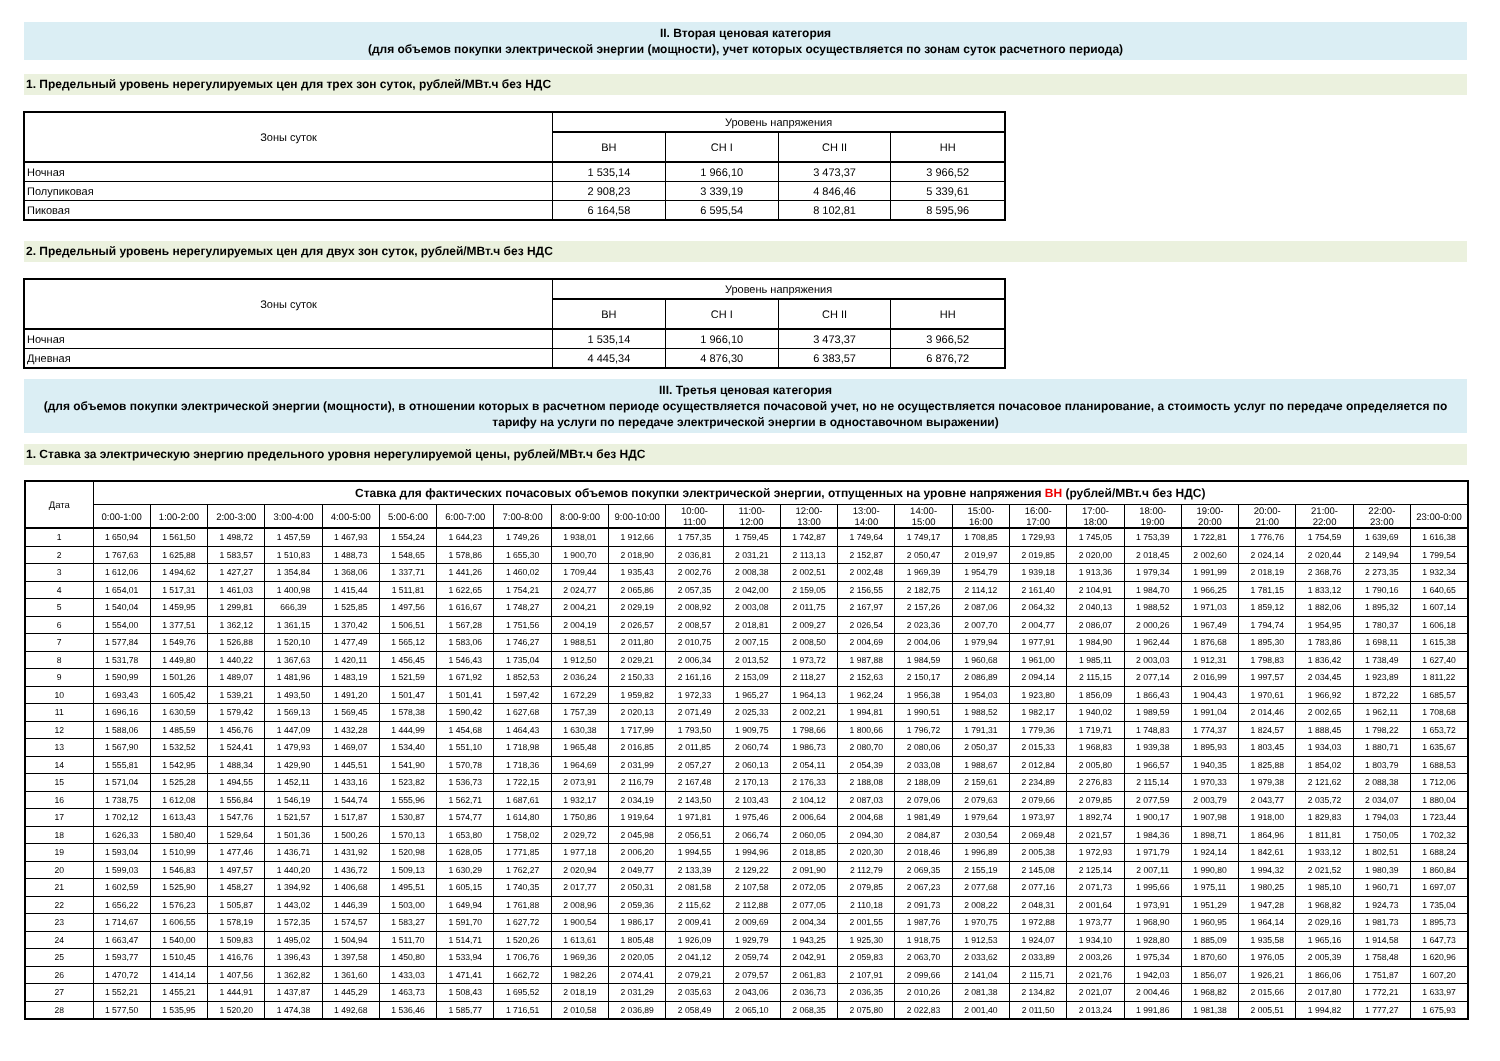II. Вторая ценовая категория
(для объемов покупки электрической энергии (мощности), учет которых осуществляется по зонам суток расчетного периода)
1. Предельный уровень нерегулируемых цен для трех зон суток, рублей/МВт.ч без НДС
| Зоны суток | Уровень напряжения | | | |
| --- | --- | --- | --- | --- |
| | ВН | СН I | СН II | НН |
| Ночная | 1 535,14 | 1 966,10 | 3 473,37 | 3 966,52 |
| Полупиковая | 2 908,23 | 3 339,19 | 4 846,46 | 5 339,61 |
| Пиковая | 6 164,58 | 6 595,54 | 8 102,81 | 8 595,96 |
2. Предельный уровень нерегулируемых цен для двух зон суток, рублей/МВт.ч без НДС
| Зоны суток | Уровень напряжения | | | |
| --- | --- | --- | --- | --- |
| | ВН | СН I | СН II | НН |
| Ночная | 1 535,14 | 1 966,10 | 3 473,37 | 3 966,52 |
| Дневная | 4 445,34 | 4 876,30 | 6 383,57 | 6 876,72 |
III. Третья ценовая категория
(для объемов покупки электрической энергии (мощности), в отношении которых в расчетном периоде осуществляется почасовой учет, но не осуществляется почасовое планирование, а стоимость услуг по передаче определяется по тарифу на услуги по передаче электрической энергии в одноставочном выражении)
1. Ставка за электрическую энергию предельного уровня нерегулируемой цены, рублей/МВт.ч без НДС
| Дата | Ставка для фактических почасовых объемов покупки электрической энергии, отпущенных на уровне напряжения ВН (рублей/МВт.ч без НДС) | | | | | | | | | | | | | | | | | | | | | | | |
| --- | --- | --- | --- | --- | --- | --- | --- | --- | --- | --- | --- | --- | --- | --- | --- | --- | --- | --- | --- | --- | --- | --- | --- | --- |
| | 0:00-1:00 | 1:00-2:00 | 2:00-3:00 | 3:00-4:00 | 4:00-5:00 | 5:00-6:00 | 6:00-7:00 | 7:00-8:00 | 8:00-9:00 | 9:00-10:00 | 10:00- 11:00 | 11:00- 12:00 | 12:00- 13:00 | 13:00- 14:00 | 14:00- 15:00 | 15:00- 16:00 | 16:00- 17:00 | 17:00- 18:00 | 18:00- 19:00 | 19:00- 20:00 | 20:00- 21:00 | 21:00- 22:00 | 22:00- 23:00 | 23:00-0:00 |
| 1 | 1 650,94 | 1 561,50 | 1 498,72 | 1 457,59 | 1 467,93 | 1 554,24 | 1 644,23 | 1 749,26 | 1 938,01 | 1 912,66 | 1 757,35 | 1 759,45 | 1 742,87 | 1 749,64 | 1 749,17 | 1 708,85 | 1 729,93 | 1 745,05 | 1 753,39 | 1 722,81 | 1 776,76 | 1 754,59 | 1 639,69 | 1 616,38 |
| 2 | 1 767,63 | 1 625,88 | 1 583,57 | 1 510,83 | 1 488,73 | 1 548,65 | 1 578,86 | 1 655,30 | 1 900,70 | 2 018,90 | 2 036,81 | 2 031,21 | 2 113,13 | 2 152,87 | 2 050,47 | 2 019,97 | 2 019,85 | 2 020,00 | 2 018,45 | 2 002,60 | 2 024,14 | 2 020,44 | 2 149,94 | 1 799,54 |
| 3 | 1 612,06 | 1 494,62 | 1 427,27 | 1 354,84 | 1 368,06 | 1 337,71 | 1 441,26 | 1 460,02 | 1 709,44 | 1 935,43 | 2 002,76 | 2 008,38 | 2 002,51 | 2 002,48 | 1 969,39 | 1 954,79 | 1 939,18 | 1 913,36 | 1 979,34 | 1 991,99 | 2 018,19 | 2 368,76 | 2 273,35 | 1 932,34 |
| 4 | 1 654,01 | 1 517,31 | 1 461,03 | 1 400,98 | 1 415,44 | 1 511,81 | 1 622,65 | 1 754,21 | 2 024,77 | 2 065,86 | 2 057,35 | 2 042,00 | 2 159,05 | 2 156,55 | 2 182,75 | 2 114,12 | 2 161,40 | 2 104,91 | 1 984,70 | 1 966,25 | 1 781,15 | 1 833,12 | 1 790,16 | 1 640,65 |
| 5 | 1 540,04 | 1 459,95 | 1 299,81 | 666,39 | 1 525,85 | 1 497,56 | 1 616,67 | 1 748,27 | 2 004,21 | 2 029,19 | 2 008,92 | 2 003,08 | 2 011,75 | 2 167,97 | 2 157,26 | 2 087,06 | 2 064,32 | 2 040,13 | 1 988,52 | 1 971,03 | 1 859,12 | 1 882,06 | 1 895,32 | 1 607,14 |
| 6 | 1 554,00 | 1 377,51 | 1 362,12 | 1 361,15 | 1 370,42 | 1 506,51 | 1 567,28 | 1 751,56 | 2 004,19 | 2 026,57 | 2 008,57 | 2 018,81 | 2 009,27 | 2 026,54 | 2 023,36 | 2 007,70 | 2 004,77 | 2 086,07 | 2 000,26 | 1 967,49 | 1 794,74 | 1 954,95 | 1 780,37 | 1 606,18 |
| 7 | 1 577,84 | 1 549,76 | 1 526,88 | 1 520,10 | 1 477,49 | 1 565,12 | 1 583,06 | 1 746,27 | 1 988,51 | 2 011,80 | 2 010,75 | 2 007,15 | 2 008,50 | 2 004,69 | 2 004,06 | 1 979,94 | 1 977,91 | 1 984,90 | 1 962,44 | 1 876,68 | 1 895,30 | 1 783,86 | 1 698,11 | 1 615,38 |
| 8 | 1 531,78 | 1 449,80 | 1 440,22 | 1 367,63 | 1 420,11 | 1 456,45 | 1 546,43 | 1 735,04 | 1 912,50 | 2 029,21 | 2 006,34 | 2 013,52 | 1 973,72 | 1 987,88 | 1 984,59 | 1 960,68 | 1 961,00 | 1 985,11 | 2 003,03 | 1 912,31 | 1 798,83 | 1 836,42 | 1 738,49 | 1 627,40 |
| 9 | 1 590,99 | 1 501,26 | 1 489,07 | 1 481,96 | 1 483,19 | 1 521,59 | 1 671,92 | 1 852,53 | 2 036,24 | 2 150,33 | 2 161,16 | 2 153,09 | 2 118,27 | 2 152,63 | 2 150,17 | 2 086,89 | 2 094,14 | 2 115,15 | 2 077,14 | 2 016,99 | 1 997,57 | 2 034,45 | 1 923,89 | 1 811,22 |
| 10 | 1 693,43 | 1 605,42 | 1 539,21 | 1 493,50 | 1 491,20 | 1 501,47 | 1 501,41 | 1 597,42 | 1 672,29 | 1 959,82 | 1 972,33 | 1 965,27 | 1 964,13 | 1 962,24 | 1 956,38 | 1 954,03 | 1 923,80 | 1 856,09 | 1 866,43 | 1 904,43 | 1 970,61 | 1 966,92 | 1 872,22 | 1 685,57 |
| 11 | 1 696,16 | 1 630,59 | 1 579,42 | 1 569,13 | 1 569,45 | 1 578,38 | 1 590,42 | 1 627,68 | 1 757,39 | 2 020,13 | 2 071,49 | 2 025,33 | 2 002,21 | 1 994,81 | 1 990,51 | 1 988,52 | 1 982,17 | 1 940,02 | 1 989,59 | 1 991,04 | 2 014,46 | 2 002,65 | 1 962,11 | 1 708,68 |
| 12 | 1 588,06 | 1 485,59 | 1 456,76 | 1 447,09 | 1 432,28 | 1 444,99 | 1 454,68 | 1 464,43 | 1 630,38 | 1 717,99 | 1 793,50 | 1 909,75 | 1 798,66 | 1 800,66 | 1 796,72 | 1 791,31 | 1 779,36 | 1 719,71 | 1 748,83 | 1 774,37 | 1 824,57 | 1 888,45 | 1 798,22 | 1 653,72 |
| 13 | 1 567,90 | 1 532,52 | 1 524,41 | 1 479,93 | 1 469,07 | 1 534,40 | 1 551,10 | 1 718,98 | 1 965,48 | 2 016,85 | 2 011,85 | 2 060,74 | 1 986,73 | 2 080,70 | 2 080,06 | 2 050,37 | 2 015,33 | 1 968,83 | 1 939,38 | 1 895,93 | 1 803,45 | 1 934,03 | 1 880,71 | 1 635,67 |
| 14 | 1 555,81 | 1 542,95 | 1 488,34 | 1 429,90 | 1 445,51 | 1 541,90 | 1 570,78 | 1 718,36 | 1 964,69 | 2 031,99 | 2 057,27 | 2 060,13 | 2 054,11 | 2 054,39 | 2 033,08 | 1 988,67 | 2 012,84 | 2 005,80 | 1 966,57 | 1 940,35 | 1 825,88 | 1 854,02 | 1 803,79 | 1 688,53 |
| 15 | 1 571,04 | 1 525,28 | 1 494,55 | 1 452,11 | 1 433,16 | 1 523,82 | 1 536,73 | 1 722,15 | 2 073,91 | 2 116,79 | 2 167,48 | 2 170,13 | 2 176,33 | 2 188,08 | 2 188,09 | 2 159,61 | 2 234,89 | 2 276,83 | 2 115,14 | 1 970,33 | 1 979,38 | 2 121,62 | 2 088,38 | 1 712,06 |
| 16 | 1 738,75 | 1 612,08 | 1 556,84 | 1 546,19 | 1 544,74 | 1 555,96 | 1 562,71 | 1 687,61 | 1 932,17 | 2 034,19 | 2 143,50 | 2 103,43 | 2 104,12 | 2 087,03 | 2 079,06 | 2 079,63 | 2 079,66 | 2 079,85 | 2 077,59 | 2 003,79 | 2 043,77 | 2 035,72 | 2 034,07 | 1 880,04 |
| 17 | 1 702,12 | 1 613,43 | 1 547,76 | 1 521,57 | 1 517,87 | 1 530,87 | 1 574,77 | 1 614,80 | 1 750,86 | 1 919,64 | 1 971,81 | 1 975,46 | 2 006,64 | 2 004,68 | 1 981,49 | 1 979,64 | 1 973,97 | 1 892,74 | 1 900,17 | 1 907,98 | 1 918,00 | 1 829,83 | 1 794,03 | 1 723,44 |
| 18 | 1 626,33 | 1 580,40 | 1 529,64 | 1 501,36 | 1 500,26 | 1 570,13 | 1 653,80 | 1 758,02 | 2 029,72 | 2 045,98 | 2 056,51 | 2 066,74 | 2 060,05 | 2 094,30 | 2 084,87 | 2 030,54 | 2 069,48 | 2 021,57 | 1 984,36 | 1 898,71 | 1 864,96 | 1 811,81 | 1 750,05 | 1 702,32 |
| 19 | 1 593,04 | 1 510,99 | 1 477,46 | 1 436,71 | 1 431,92 | 1 520,98 | 1 628,05 | 1 771,85 | 1 977,18 | 2 006,20 | 1 994,55 | 1 994,96 | 2 018,85 | 2 020,30 | 2 018,46 | 1 996,89 | 2 005,38 | 1 972,93 | 1 971,79 | 1 924,14 | 1 842,61 | 1 933,12 | 1 802,51 | 1 688,24 |
| 20 | 1 599,03 | 1 546,83 | 1 497,57 | 1 440,20 | 1 436,72 | 1 509,13 | 1 630,29 | 1 762,27 | 2 020,94 | 2 049,77 | 2 133,39 | 2 129,22 | 2 091,90 | 2 112,79 | 2 069,35 | 2 155,19 | 2 145,08 | 2 125,14 | 2 007,11 | 1 990,80 | 1 994,32 | 2 021,52 | 1 980,39 | 1 860,84 |
| 21 | 1 602,59 | 1 525,90 | 1 458,27 | 1 394,92 | 1 406,68 | 1 495,51 | 1 605,15 | 1 740,35 | 2 017,77 | 2 050,31 | 2 081,58 | 2 107,58 | 2 072,05 | 2 079,85 | 2 067,23 | 2 077,68 | 2 077,16 | 2 071,73 | 1 995,66 | 1 975,11 | 1 980,25 | 1 985,10 | 1 960,71 | 1 697,07 |
| 22 | 1 656,22 | 1 576,23 | 1 505,87 | 1 443,02 | 1 446,39 | 1 503,00 | 1 649,94 | 1 761,88 | 2 008,96 | 2 059,36 | 2 115,62 | 2 112,88 | 2 077,05 | 2 110,18 | 2 091,73 | 2 008,22 | 2 048,31 | 2 001,64 | 1 973,91 | 1 951,29 | 1 947,28 | 1 968,82 | 1 924,73 | 1 735,04 |
| 23 | 1 714,67 | 1 606,55 | 1 578,19 | 1 572,35 | 1 574,57 | 1 583,27 | 1 591,70 | 1 627,72 | 1 900,54 | 1 986,17 | 2 009,41 | 2 009,69 | 2 004,34 | 2 001,55 | 1 987,76 | 1 970,75 | 1 972,88 | 1 973,77 | 1 968,90 | 1 960,95 | 1 964,14 | 2 029,16 | 1 981,73 | 1 895,73 |
| 24 | 1 663,47 | 1 540,00 | 1 509,83 | 1 495,02 | 1 504,94 | 1 511,70 | 1 514,71 | 1 520,26 | 1 613,61 | 1 805,48 | 1 926,09 | 1 929,79 | 1 943,25 | 1 925,30 | 1 918,75 | 1 912,53 | 1 924,07 | 1 934,10 | 1 928,80 | 1 885,09 | 1 935,58 | 1 965,16 | 1 914,58 | 1 647,73 |
| 25 | 1 593,77 | 1 510,45 | 1 416,76 | 1 396,43 | 1 397,58 | 1 450,80 | 1 533,94 | 1 706,76 | 1 969,36 | 2 020,05 | 2 041,12 | 2 059,74 | 2 042,91 | 2 059,83 | 2 063,70 | 2 033,62 | 2 033,89 | 2 003,26 | 1 975,34 | 1 870,60 | 1 976,05 | 2 005,39 | 1 758,48 | 1 620,96 |
| 26 | 1 470,72 | 1 414,14 | 1 407,56 | 1 362,82 | 1 361,60 | 1 433,03 | 1 471,41 | 1 662,72 | 1 982,26 | 2 074,41 | 2 079,21 | 2 079,57 | 2 061,83 | 2 107,91 | 2 099,66 | 2 141,04 | 2 115,71 | 2 021,76 | 1 942,03 | 1 856,07 | 1 926,21 | 1 866,06 | 1 751,87 | 1 607,20 |
| 27 | 1 552,21 | 1 455,21 | 1 444,91 | 1 437,87 | 1 445,29 | 1 463,73 | 1 508,43 | 1 695,52 | 2 018,19 | 2 031,29 | 2 035,63 | 2 043,06 | 2 036,73 | 2 036,35 | 2 010,26 | 2 081,38 | 2 134,82 | 2 021,07 | 2 004,46 | 1 968,82 | 2 015,66 | 2 017,80 | 1 772,21 | 1 633,97 |
| 28 | 1 577,50 | 1 535,95 | 1 520,20 | 1 474,38 | 1 492,68 | 1 536,46 | 1 585,77 | 1 716,51 | 2 010,58 | 2 036,89 | 2 058,49 | 2 065,10 | 2 068,35 | 2 075,80 | 2 022,83 | 2 001,40 | 2 011,50 | 2 013,24 | 1 991,86 | 1 981,38 | 2 005,51 | 1 994,82 | 1 777,27 | 1 675,93 |